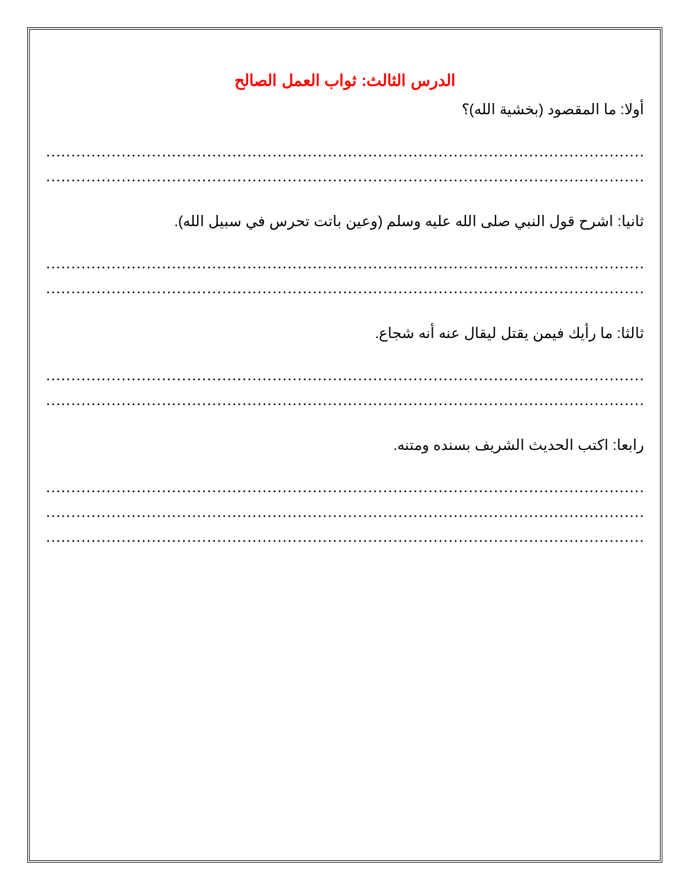الدرس الثالث: ثواب العمل الصالح
أولا: ما المقصود (بخشية الله)؟
...........................................................................................................................................
...........................................................................................................................................
ثانيا: اشرح قول النبي صلى الله عليه وسلم (وعين باتت تحرس في سبيل الله).
...........................................................................................................................................
...........................................................................................................................................
ثالثا: ما رأيك فيمن يقتل ليقال عنه أنه شجاع.
...........................................................................................................................................
...........................................................................................................................................
رابعا: اكتب الحديث الشريف بسنده ومتنه.
...........................................................................................................................................
...........................................................................................................................................
...........................................................................................................................................